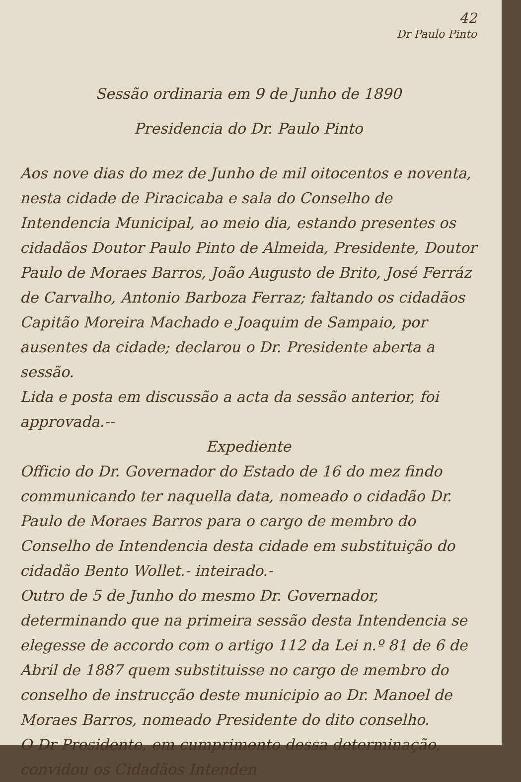42
Dr Paulo Pinto
Sessão ordinaria em 9 de Junho de 1890
Presidencia do Dr. Paulo Pinto
Aos nove dias do mez de Junho de mil oitocentos e noventa, nesta cidade de Piracicaba e sala do Conselho de Intendencia Municipal, ao meio dia, estando presentes os cidadãos Doutor Paulo Pinto de Almeida, Presidente, Doutor Paulo de Moraes Barros, João Augusto de Brito, José Ferráz de Carvalho, Antonio Barboza Ferraz; faltando os cidadãos Capitão Moreira Machado e Joaquim de Sampaio, por ausentes da cidade; declarou o Dr. Presidente aberta a sessão.
Lida e posta em discussão a acta da sessão anterior, foi approvada.--
Expediente
Officio do Dr. Governador do Estado de 16 do mez findo communicando ter naquella data, nomeado o cidadão Dr. Paulo de Moraes Barros para o cargo de membro do Conselho de Intendencia desta cidade em substituição do cidadão Bento Wollet.- inteirado.-
Outro de 5 de Junho do mesmo Dr. Governador, determinando que na primeira sessão desta Intendencia se elegesse de accordo com o artigo 112 da Lei n.º 81 de 6 de Abril de 1887 quem substituisse no cargo de membro do conselho de instrucção deste municipio ao Dr. Manoel de Moraes Barros, nomeado Presidente do dito conselho.
O Dr Presidente, em cumprimento dessa determinação, convidou os Cidadãos Intenden